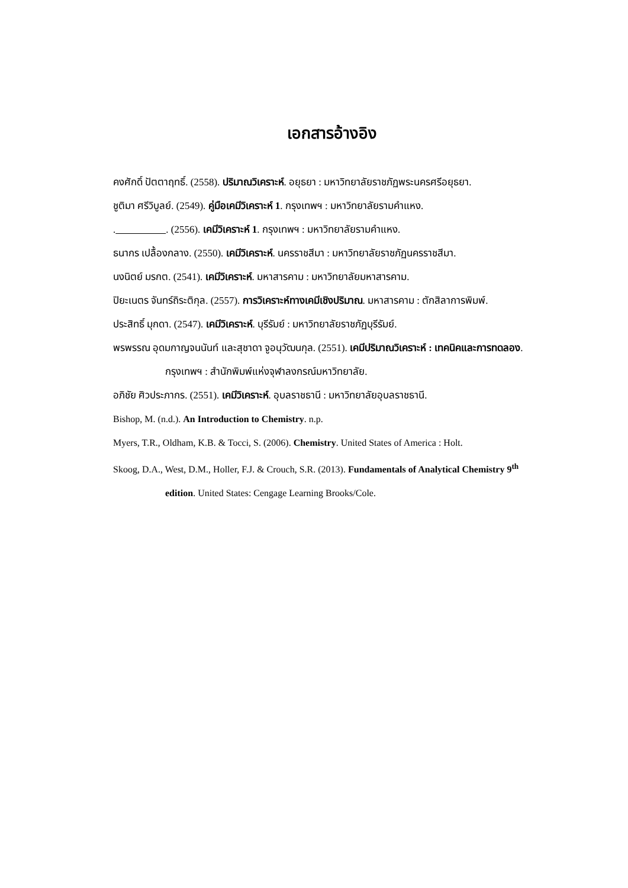เอกสารอ้างอิง
คงศักดิ์ ปัตตาฤทธิ์. (2558). ปริมาณวิเคราะห์. อยุธยา : มหาวิทยาลัยราชภัฏพระนครศรีอยุธยา.
ชูติมา ศรีวิบูลย์. (2549). คู่มือเคมีวิเคราะห์ 1. กรุงเทพฯ : มหาวิทยาลัยรามคำแหง.
. . (2556). เคมีวิเคราะห์ 1. กรุงเทพฯ : มหาวิทยาลัยรามคำแหง.
ธนากร เปลื้องกลาง. (2550). เคมีวิเคราะห์. นครราชสีมา : มหาวิทยาลัยราชภัฏนครราชสีมา.
นงนิตย์ มรกต. (2541). เคมีวิเคราะห์. มหาสารคาม : มหาวิทยาลัยมหาสารคาม.
ปิยะเนตร จันทร์ถิระติกุล. (2557). การวิเคราะห์ทางเคมีเชิงปริมาณ. มหาสารคาม : ตักสิลาการพิมพ์.
ประสิทธิ์ มุกดา. (2547). เคมีวิเคราะห์. บุรีรัมย์ : มหาวิทยาลัยราชภัฏบุรีรัมย์.
พรพรรณ อุดมกาญจนนันท์ และสุชาดา จูอนุวัฒนกุล. (2551). เคมีปริมาณวิเคราะห์ : เทคนิคและการทดลอง. กรุงเทพฯ : สำนักพิมพ์แห่งจุฬาลงกรณ์มหาวิทยาลัย.
อภิชัย ศิวประภากร. (2551). เคมีวิเคราะห์. อุบลราชธานี : มหาวิทยาลัยอุบลราชธานี.
Bishop, M. (n.d.). An Introduction to Chemistry. n.p.
Myers, T.R., Oldham, K.B. & Tocci, S. (2006). Chemistry. United States of America : Holt.
Skoog, D.A., West, D.M., Holler, F.J. & Crouch, S.R. (2013). Fundamentals of Analytical Chemistry 9<sup>th</sup> edition. United States: Cengage Learning Brooks/Cole.